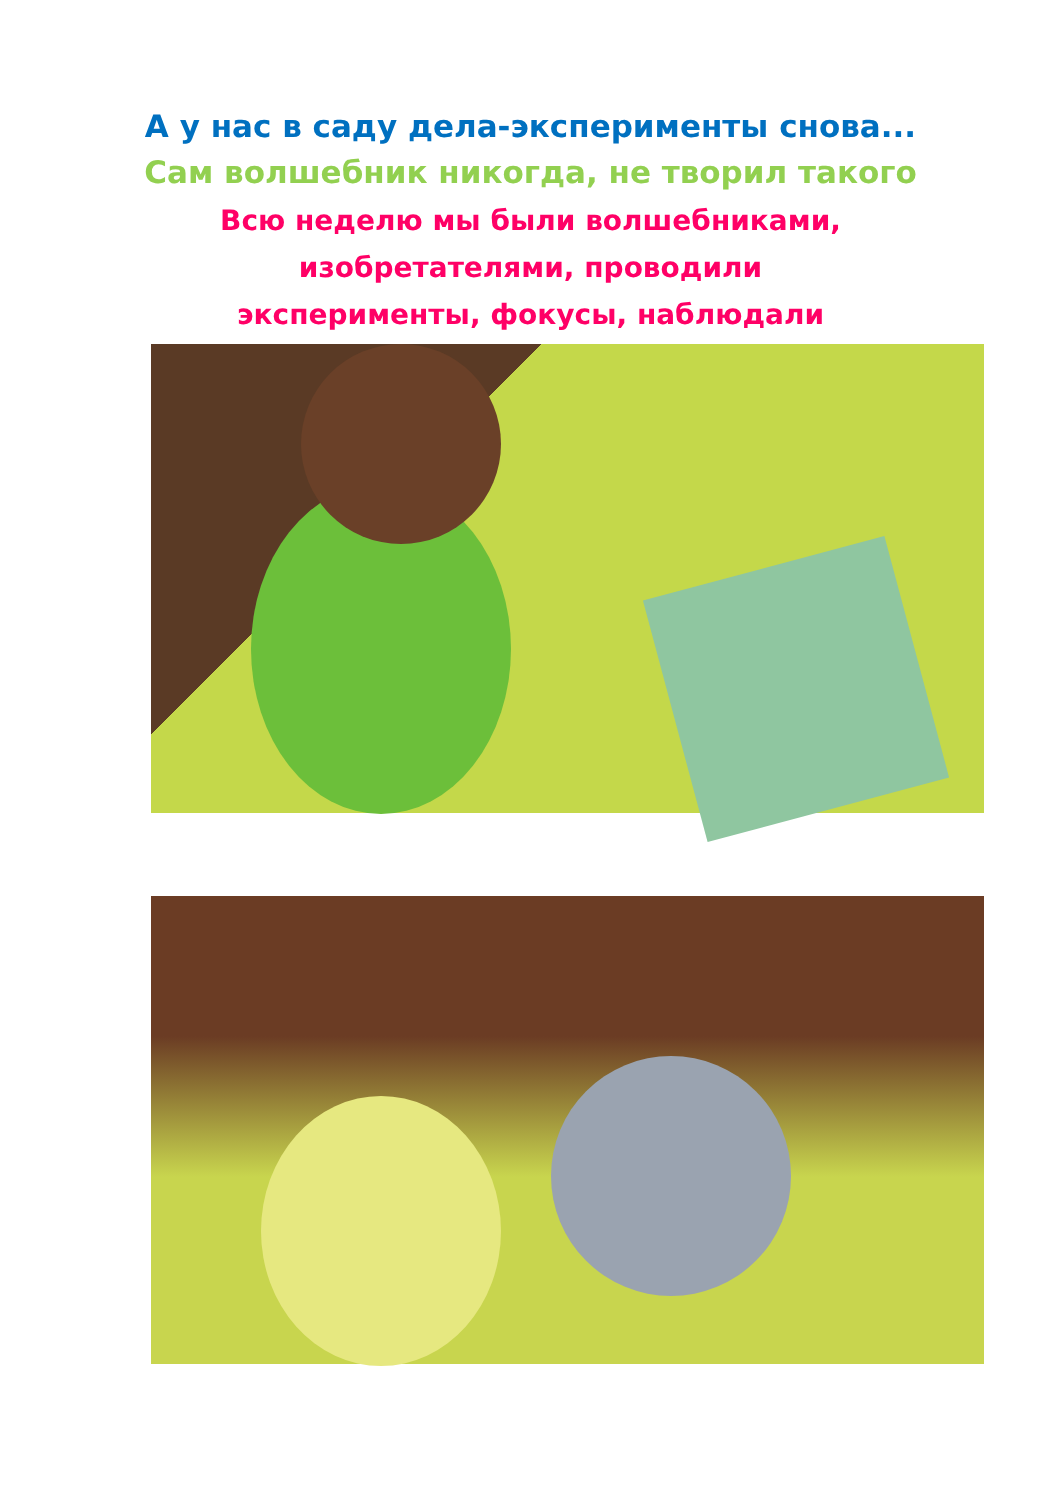А у нас в саду дела-эксперименты снова...
Сам волшебник никогда, не творил такого
Всю неделю мы были волшебниками,
изобретателями, проводили
эксперименты, фокусы, наблюдали